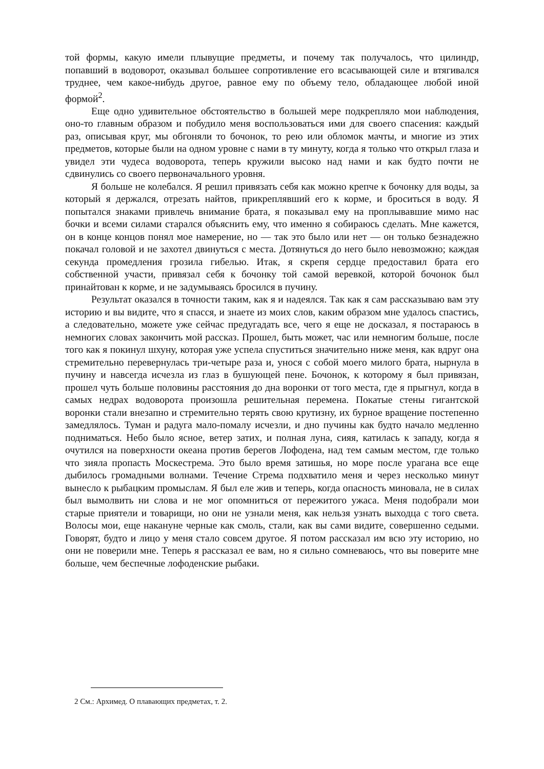той формы, какую имели плывущие предметы, и почему так получалось, что цилиндр, попавший в водоворот, оказывал большее сопротивление его всасывающей силе и втягивался труднее, чем какое-нибудь другое, равное ему по объему тело, обладающее любой иной формой<sup>2</sup>.
Еще одно удивительное обстоятельство в большей мере подкрепляло мои наблюдения, оно-то главным образом и побудило меня воспользоваться ими для своего спасения: каждый раз, описывая круг, мы обгоняли то бочонок, то рею или обломок мачты, и многие из этих предметов, которые были на одном уровне с нами в ту минуту, когда я только что открыл глаза и увидел эти чудеса водоворота, теперь кружили высоко над нами и как будто почти не сдвинулись со своего первоначального уровня.
Я больше не колебался. Я решил привязать себя как можно крепче к бочонку для воды, за который я держался, отрезать найтов, прикреплявший его к корме, и броситься в воду. Я попытался знаками привлечь внимание брата, я показывал ему на проплывавшие мимо нас бочки и всеми силами старался объяснить ему, что именно я собираюсь сделать. Мне кажется, он в конце концов понял мое намерение, но — так это было или нет — он только безнадежно покачал головой и не захотел двинуться с места. Дотянуться до него было невозможно; каждая секунда промедления грозила гибелью. Итак, я скрепя сердце предоставил брата его собственной участи, привязал себя к бочонку той самой веревкой, которой бочонок был принайтован к корме, и не задумываясь бросился в пучину.
Результат оказался в точности таким, как я и надеялся. Так как я сам рассказываю вам эту историю и вы видите, что я спасся, и знаете из моих слов, каким образом мне удалось спастись, а следовательно, можете уже сейчас предугадать все, чего я еще не досказал, я постараюсь в немногих словах закончить мой рассказ. Прошел, быть может, час или немногим больше, после того как я покинул шхуну, которая уже успела спуститься значительно ниже меня, как вдруг она стремительно перевернулась три-четыре раза и, унося с собой моего милого брата, нырнула в пучину и навсегда исчезла из глаз в бушующей пене. Бочонок, к которому я был привязан, прошел чуть больше половины расстояния до дна воронки от того места, где я прыгнул, когда в самых недрах водоворота произошла решительная перемена. Покатые стены гигантской воронки стали внезапно и стремительно терять свою крутизну, их бурное вращение постепенно замедлялось. Туман и радуга мало-помалу исчезли, и дно пучины как будто начало медленно подниматься. Небо было ясное, ветер затих, и полная луна, сияя, катилась к западу, когда я очутился на поверхности океана против берегов Лофодена, над тем самым местом, где только что зияла пропасть Москестрема. Это было время затишья, но море после урагана все еще дыбилось громадными волнами. Течение Стрема подхватило меня и через несколько минут вынесло к рыбацким промыслам. Я был еле жив и теперь, когда опасность миновала, не в силах был вымолвить ни слова и не мог опомниться от пережитого ужаса. Меня подобрали мои старые приятели и товарищи, но они не узнали меня, как нельзя узнать выходца с того света. Волосы мои, еще накануне черные как смоль, стали, как вы сами видите, совершенно седыми. Говорят, будто и лицо у меня стало совсем другое. Я потом рассказал им всю эту историю, но они не поверили мне. Теперь я рассказал ее вам, но я сильно сомневаюсь, что вы поверите мне больше, чем беспечные лофоденские рыбаки.
2 См.: Архимед. О плавающих предметах, т. 2.